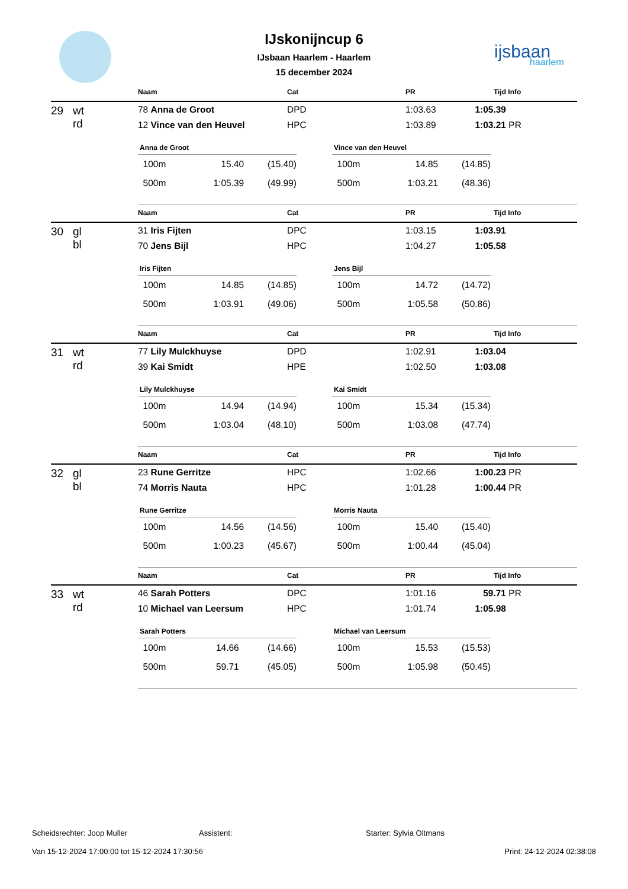ijsbaan
haarlem
IJskonijncup 6
IJsbaan Haarlem - Haarlem
15 december 2024
| | Naam | Cat | PR | Tijd | Info |
| --- | --- | --- | --- | --- | --- |
| 29 wt rd | 78 Anna de Groot | DPD | 1:03.63 | 1:05.39 | |
| | 12 Vince van den Heuvel | HPC | 1:03.89 | 1:03.21 | PR |
| Anna de Groot | | |
| --- | --- | --- |
| 100m | 15.40 | (15.40) |
| 500m | 1:05.39 | (49.99) |
| Vince van den Heuvel | | |
| --- | --- | --- |
| 100m | 14.85 | (14.85) |
| 500m | 1:03.21 | (48.36) |
| | Naam | Cat | PR | Tijd | Info |
| --- | --- | --- | --- | --- | --- |
| 30 gl bl | 31 Iris Fijten | DPC | 1:03.15 | 1:03.91 | |
| | 70 Jens Bijl | HPC | 1:04.27 | 1:05.58 | |
| Iris Fijten | | |
| --- | --- | --- |
| 100m | 14.85 | (14.85) |
| 500m | 1:03.91 | (49.06) |
| Jens Bijl | | |
| --- | --- | --- |
| 100m | 14.72 | (14.72) |
| 500m | 1:05.58 | (50.86) |
| | Naam | Cat | PR | Tijd | Info |
| --- | --- | --- | --- | --- | --- |
| 31 wt rd | 77 Lily Mulckhuyse | DPD | 1:02.91 | 1:03.04 | |
| | 39 Kai Smidt | HPE | 1:02.50 | 1:03.08 | |
| Lily Mulckhuyse | | |
| --- | --- | --- |
| 100m | 14.94 | (14.94) |
| 500m | 1:03.04 | (48.10) |
| Kai Smidt | | |
| --- | --- | --- |
| 100m | 15.34 | (15.34) |
| 500m | 1:03.08 | (47.74) |
| | Naam | Cat | PR | Tijd | Info |
| --- | --- | --- | --- | --- | --- |
| 32 gl bl | 23 Rune Gerritze | HPC | 1:02.66 | 1:00.23 | PR |
| | 74 Morris Nauta | HPC | 1:01.28 | 1:00.44 | PR |
| Rune Gerritze | | |
| --- | --- | --- |
| 100m | 14.56 | (14.56) |
| 500m | 1:00.23 | (45.67) |
| Morris Nauta | | |
| --- | --- | --- |
| 100m | 15.40 | (15.40) |
| 500m | 1:00.44 | (45.04) |
| | Naam | Cat | PR | Tijd | Info |
| --- | --- | --- | --- | --- | --- |
| 33 wt rd | 46 Sarah Potters | DPC | 1:01.16 | 59.71 | PR |
| | 10 Michael van Leersum | HPC | 1:01.74 | 1:05.98 | |
| Sarah Potters | | |
| --- | --- | --- |
| 100m | 14.66 | (14.66) |
| 500m | 59.71 | (45.05) |
| Michael van Leersum | | |
| --- | --- | --- |
| 100m | 15.53 | (15.53) |
| 500m | 1:05.98 | (50.45) |
Scheidsrechter: Joop Muller Assistent: Starter: Sylvia Oltmans
Van 15-12-2024 17:00:00 tot 15-12-2024 17:30:56 Print: 24-12-2024 02:38:08